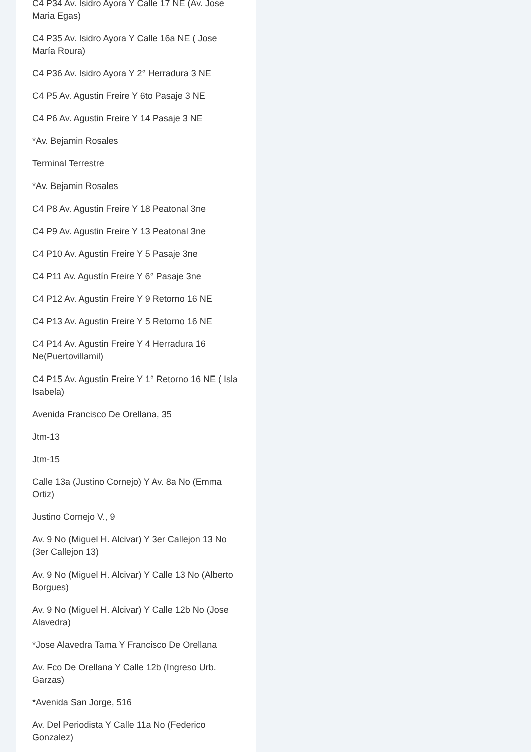C4 P34 Av. Isidro Ayora Y Calle 17 NE (Av. Jose Maria Egas)
C4 P35 Av. Isidro Ayora Y Calle 16a NE ( Jose María Roura)
C4 P36 Av. Isidro Ayora Y 2° Herradura 3 NE
C4 P5 Av. Agustin Freire Y 6to Pasaje 3 NE
C4 P6 Av. Agustin Freire Y 14 Pasaje 3 NE
*Av. Bejamin Rosales
Terminal Terrestre
*Av. Bejamin Rosales
C4 P8 Av. Agustin Freire Y 18 Peatonal 3ne
C4 P9 Av. Agustin Freire Y 13 Peatonal 3ne
C4 P10 Av. Agustin Freire Y 5 Pasaje 3ne
C4 P11 Av. Agustín Freire Y 6° Pasaje 3ne
C4 P12 Av. Agustin Freire Y 9 Retorno 16 NE
C4 P13 Av. Agustin Freire Y 5 Retorno 16 NE
C4 P14 Av. Agustin Freire Y 4 Herradura 16 Ne(Puertovillamil)
C4 P15 Av. Agustin Freire Y 1° Retorno 16 NE ( Isla Isabela)
Avenida Francisco De Orellana, 35
Jtm-13
Jtm-15
Calle 13a (Justino Cornejo) Y Av. 8a No (Emma Ortiz)
Justino Cornejo V., 9
Av. 9 No (Miguel H. Alcivar) Y 3er Callejon 13 No (3er Callejon 13)
Av. 9 No (Miguel H. Alcivar) Y Calle 13 No (Alberto Borgues)
Av. 9 No (Miguel H. Alcivar) Y Calle 12b No (Jose Alavedra)
*Jose Alavedra Tama Y Francisco De Orellana
Av. Fco De Orellana Y Calle 12b (Ingreso Urb. Garzas)
*Avenida San Jorge, 516
Av. Del Periodista Y Calle 11a No (Federico Gonzalez)